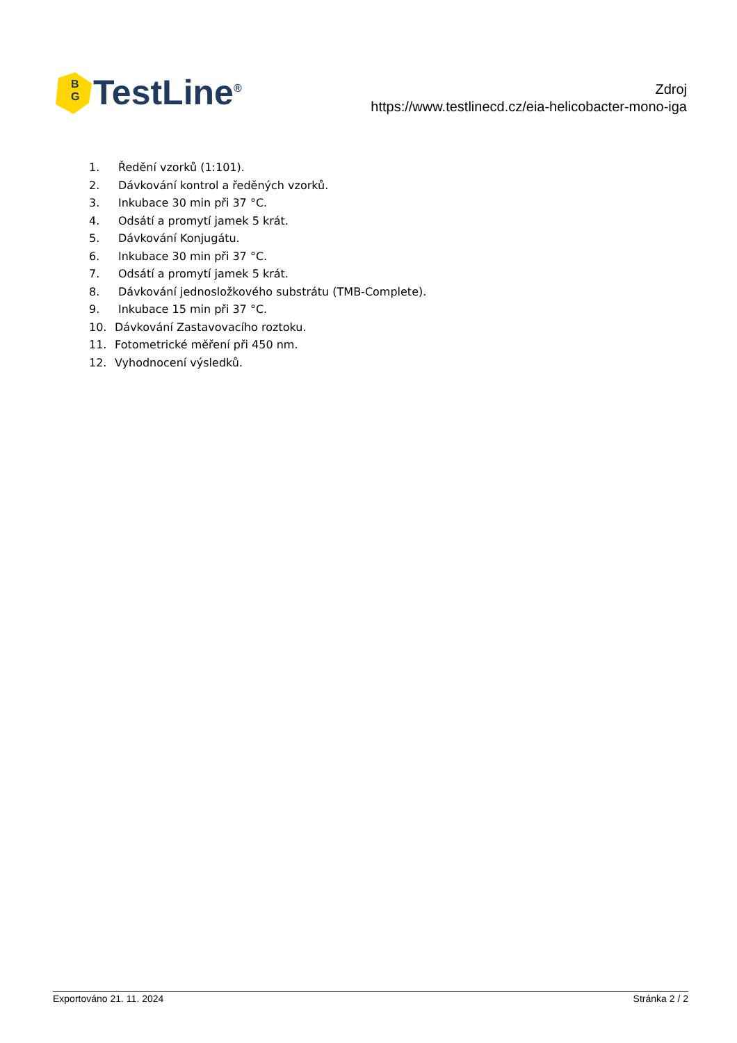B
G
TestLine<sup>®</sup>
Zdroj
https://www.testlinecd.cz/eia-helicobacter-mono-iga
1. Ředění vzorků (1:101).
2. Dávkování kontrol a ředěných vzorků.
3. Inkubace 30 min při 37 °C.
4. Odsátí a promytí jamek 5 krát.
5. Dávkování Konjugátu.
6. Inkubace 30 min při 37 °C.
7. Odsátí a promytí jamek 5 krát.
8. Dávkování jednosložkového substrátu (TMB-Complete).
9. Inkubace 15 min při 37 °C.
10. Dávkování Zastavovacího roztoku.
11. Fotometrické měření při 450 nm.
12. Vyhodnocení výsledků.
Exportováno 21. 11. 2024 Stránka 2 / 2